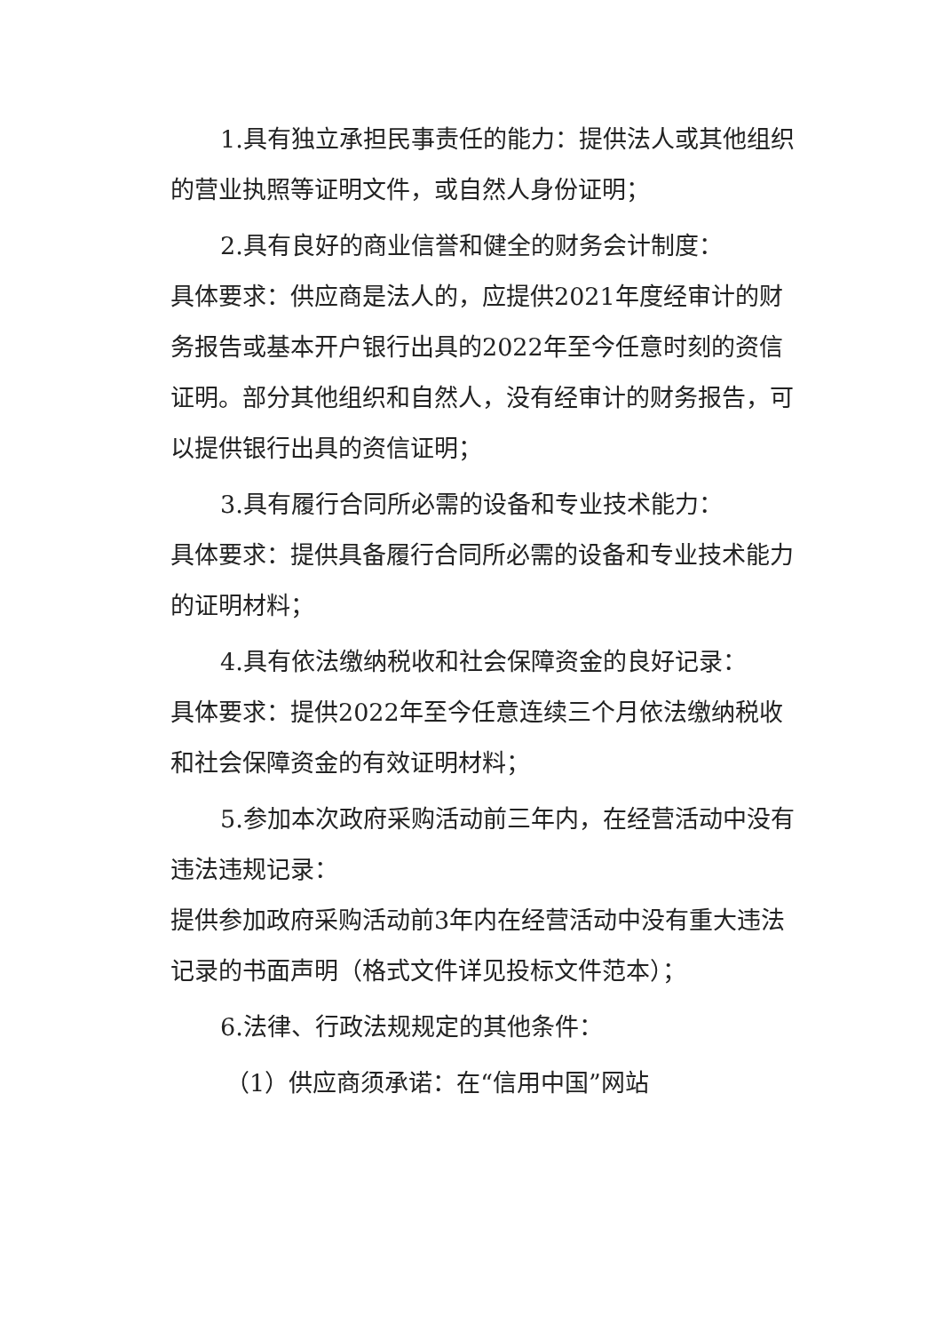1.具有独立承担民事责任的能力：提供法人或其他组织的营业执照等证明文件，或自然人身份证明；
2.具有良好的商业信誉和健全的财务会计制度：
具体要求：供应商是法人的，应提供2021年度经审计的财务报告或基本开户银行出具的2022年至今任意时刻的资信证明。部分其他组织和自然人，没有经审计的财务报告，可以提供银行出具的资信证明；
3.具有履行合同所必需的设备和专业技术能力：
具体要求：提供具备履行合同所必需的设备和专业技术能力的证明材料；
4.具有依法缴纳税收和社会保障资金的良好记录：
具体要求：提供2022年至今任意连续三个月依法缴纳税收和社会保障资金的有效证明材料；
5.参加本次政府采购活动前三年内，在经营活动中没有违法违规记录：
提供参加政府采购活动前3年内在经营活动中没有重大违法记录的书面声明（格式文件详见投标文件范本）；
6.法律、行政法规规定的其他条件：
（1）供应商须承诺：在“信用中国”网站